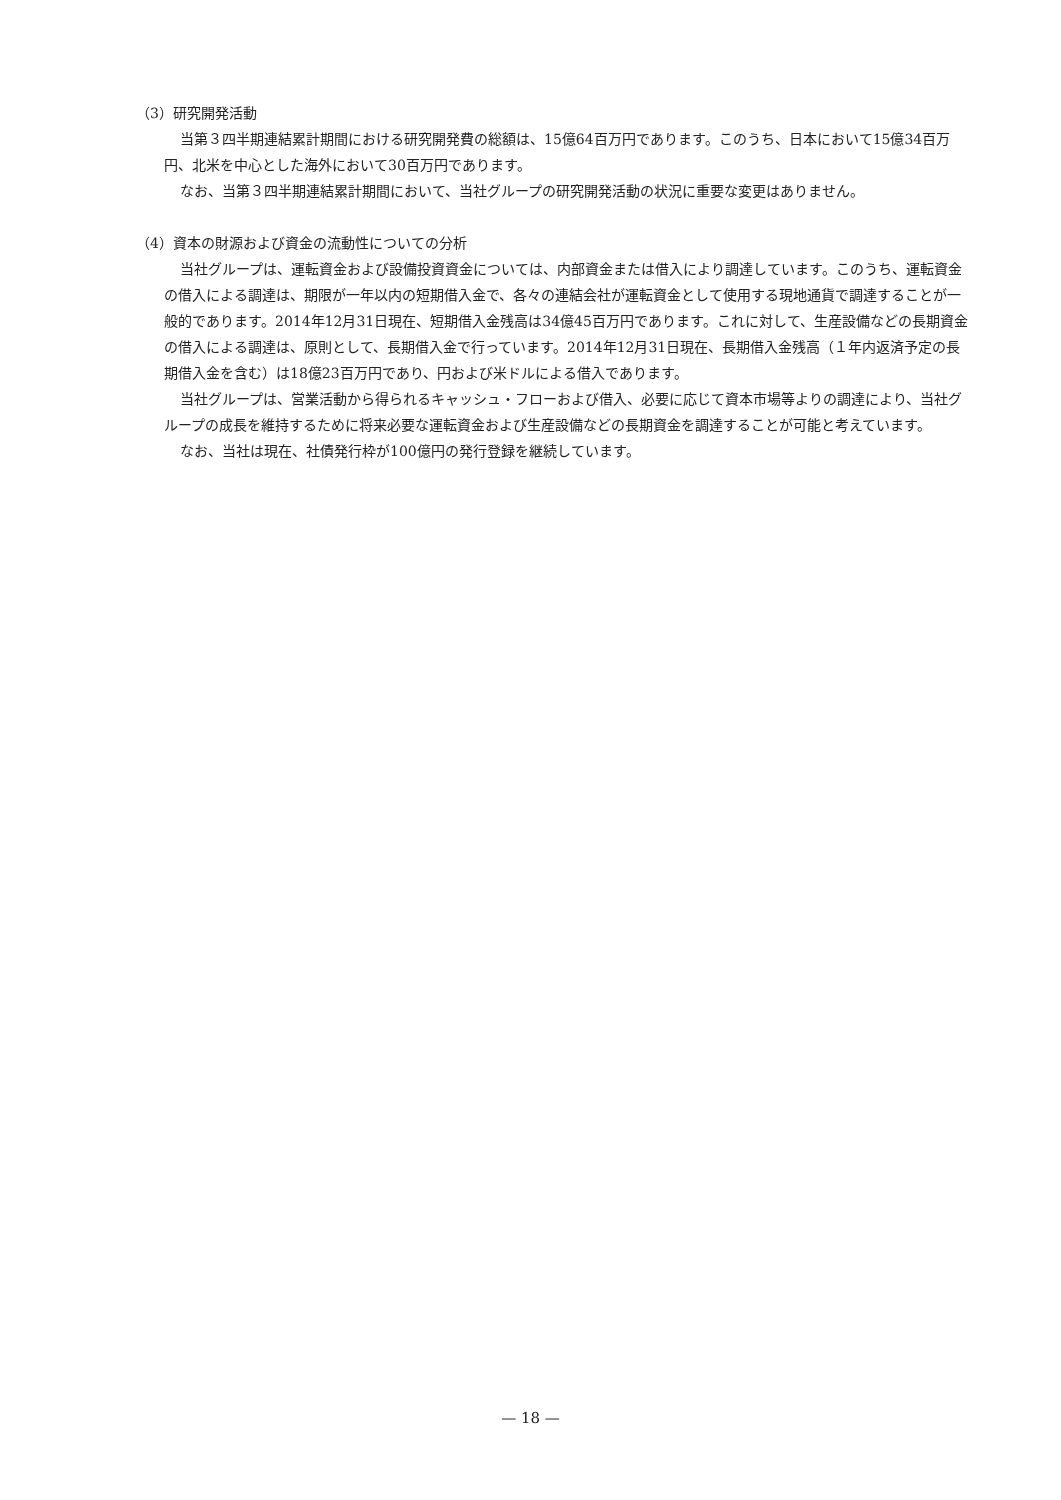（3）研究開発活動
当第３四半期連結累計期間における研究開発費の総額は、15億64百万円であります。このうち、日本において15億34百万円、北米を中心とした海外において30百万円であります。
なお、当第３四半期連結累計期間において、当社グループの研究開発活動の状況に重要な変更はありません。
（4）資本の財源および資金の流動性についての分析
当社グループは、運転資金および設備投資資金については、内部資金または借入により調達しています。このうち、運転資金の借入による調達は、期限が一年以内の短期借入金で、各々の連結会社が運転資金として使用する現地通貨で調達することが一般的であります。2014年12月31日現在、短期借入金残高は34億45百万円であります。これに対して、生産設備などの長期資金の借入による調達は、原則として、長期借入金で行っています。2014年12月31日現在、長期借入金残高（１年内返済予定の長期借入金を含む）は18億23百万円であり、円および米ドルによる借入であります。
当社グループは、営業活動から得られるキャッシュ・フローおよび借入、必要に応じて資本市場等よりの調達により、当社グループの成長を維持するために将来必要な運転資金および生産設備などの長期資金を調達することが可能と考えています。
なお、当社は現在、社債発行枠が100億円の発行登録を継続しています。
— 18 —